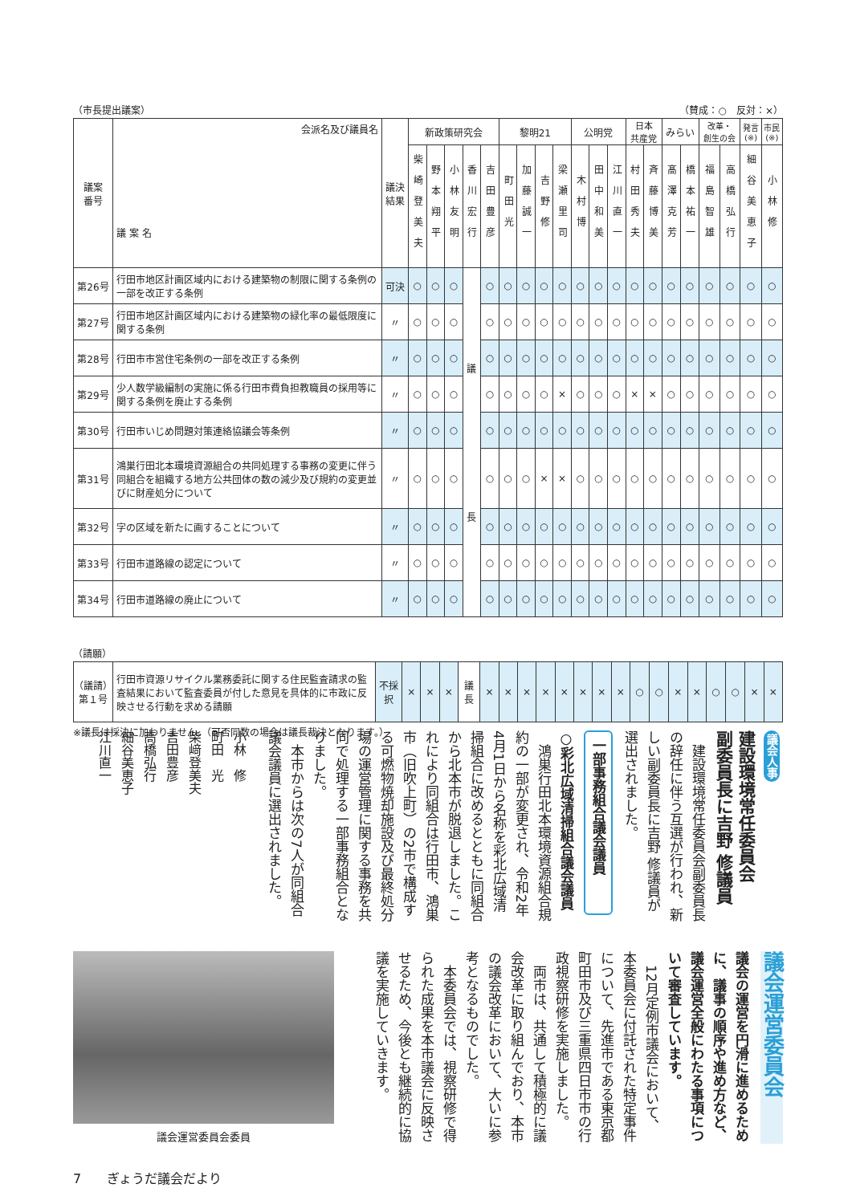（市長提出議案） （賛成：○　反対：×）
| 議案 番号 | 会派名及び議員名 議 案 名 | 議決 結果 | 新政策研究会 | | | | | 黎明21 | | | | 公明党 | | | 日本 共産党 | | みらい | | 改革・ 創生の会 | | 発言 (※) | 市民 (※) |
| --- | --- | --- | --- | --- | --- | --- | --- | --- | --- | --- | --- | --- | --- | --- | --- | --- | --- | --- | --- | --- | --- | --- |
| | | | 柴崎登美夫 | 野本翔平 | 小林友明 | 香川宏行 | 吉田豊彦 | 町田光 | 加藤誠一 | 吉野修 | 梁瀬里司 | 木村博 | 田中和美 | 江川直一 | 村田秀夫 | 斉藤博美 | 髙澤克芳 | 橋本祐一 | 福島智雄 | 高橋弘行 | 細谷美恵子 | 小林修 |
| 第26号 | 行田市地区計画区域内における建築物の制限に関する条例の一部を改正する条例 | 可決 | ○ | ○ | ○ | 議 長 | ○ | ○ | ○ | ○ | ○ | ○ | ○ | ○ | ○ | ○ | ○ | ○ | ○ | ○ | ○ | ○ |
| 第27号 | 行田市地区計画区域内における建築物の緑化率の最低限度に関する条例 | 〃 | ○ | ○ | ○ | | ○ | ○ | ○ | ○ | ○ | ○ | ○ | ○ | ○ | ○ | ○ | ○ | ○ | ○ | ○ | ○ |
| 第28号 | 行田市市営住宅条例の一部を改正する条例 | 〃 | ○ | ○ | ○ | | ○ | ○ | ○ | ○ | ○ | ○ | ○ | ○ | ○ | ○ | ○ | ○ | ○ | ○ | ○ | ○ |
| 第29号 | 少人数学級編制の実施に係る行田市費負担教職員の採用等に関する条例を廃止する条例 | 〃 | ○ | ○ | ○ | | ○ | ○ | ○ | ○ | × | ○ | ○ | ○ | × | × | ○ | ○ | ○ | ○ | ○ | ○ |
| 第30号 | 行田市いじめ問題対策連絡協議会等条例 | 〃 | ○ | ○ | ○ | | ○ | ○ | ○ | ○ | ○ | ○ | ○ | ○ | ○ | ○ | ○ | ○ | ○ | ○ | ○ | ○ |
| 第31号 | 鴻巣行田北本環境資源組合の共同処理する事務の変更に伴う同組合を組織する地方公共団体の数の減少及び規約の変更並びに財産処分について | 〃 | ○ | ○ | ○ | | ○ | ○ | ○ | × | × | ○ | ○ | ○ | ○ | ○ | ○ | ○ | ○ | ○ | ○ | ○ |
| 第32号 | 字の区域を新たに画することについて | 〃 | ○ | ○ | ○ | | ○ | ○ | ○ | ○ | ○ | ○ | ○ | ○ | ○ | ○ | ○ | ○ | ○ | ○ | ○ | ○ |
| 第33号 | 行田市道路線の認定について | 〃 | ○ | ○ | ○ | | ○ | ○ | ○ | ○ | ○ | ○ | ○ | ○ | ○ | ○ | ○ | ○ | ○ | ○ | ○ | ○ |
| 第34号 | 行田市道路線の廃止について | 〃 | ○ | ○ | ○ | | ○ | ○ | ○ | ○ | ○ | ○ | ○ | ○ | ○ | ○ | ○ | ○ | ○ | ○ | ○ | ○ |
（請願）
| （議請） 第１号 | 行田市資源リサイクル業務委託に関する住民監査請求の監査結果において監査委員が付した意見を具体的に市政に反映させる行動を求める請願 | 不採択 | × | × | × | 議 長 | × | × | × | × | × | × | × | × | ○ | ○ | × | × | ○ | ○ | × | × |
※議長は採決に加わりません。（可否同数の場合は議長裁決となります。）
議会人事
建設環境常任委員会
副委員長に吉野 修議員
　建設環境常任委員会副委員長の辞任に伴う互選が行われ、新しい副委員長に吉野 修議員が選出されました。
一部事務組合議会議員
○彩北広域清掃組合議会議員
　鴻巣行田北本環境資源組合規約の一部が変更され、令和2年4月1日から名称を彩北広域清掃組合に改めるとともに同組合から北本市が脱退しました。これにより同組合は行田市、鴻巣市（旧吹上町）の2市で構成する可燃物焼却施設及び最終処分場の運営管理に関する事務を共同で処理する一部事務組合となりました。
　本市からは次の7人が同組合議会議員に選出されました。
小林　修
町田　光
柴﨑登美夫
吉田豊彦
高橋弘行
細谷美恵子
江川直一
議会運営委員会委員
議会運営委員会
議会の運営を円滑に進めるために、議事の順序や進め方など、議会運営全般にわたる事項について審査しています。
　12月定例市議会において、本委員会に付託された特定事件について、先進市である東京都町田市及び三重県四日市市の行政視察研修を実施しました。
　両市は、共通して積極的に議会改革に取り組んでおり、本市の議会改革において、大いに参考となるものでした。
　本委員会では、視察研修で得られた成果を本市議会に反映させるため、今後とも継続的に協議を実施していきます。
7　　ぎょうだ議会だより